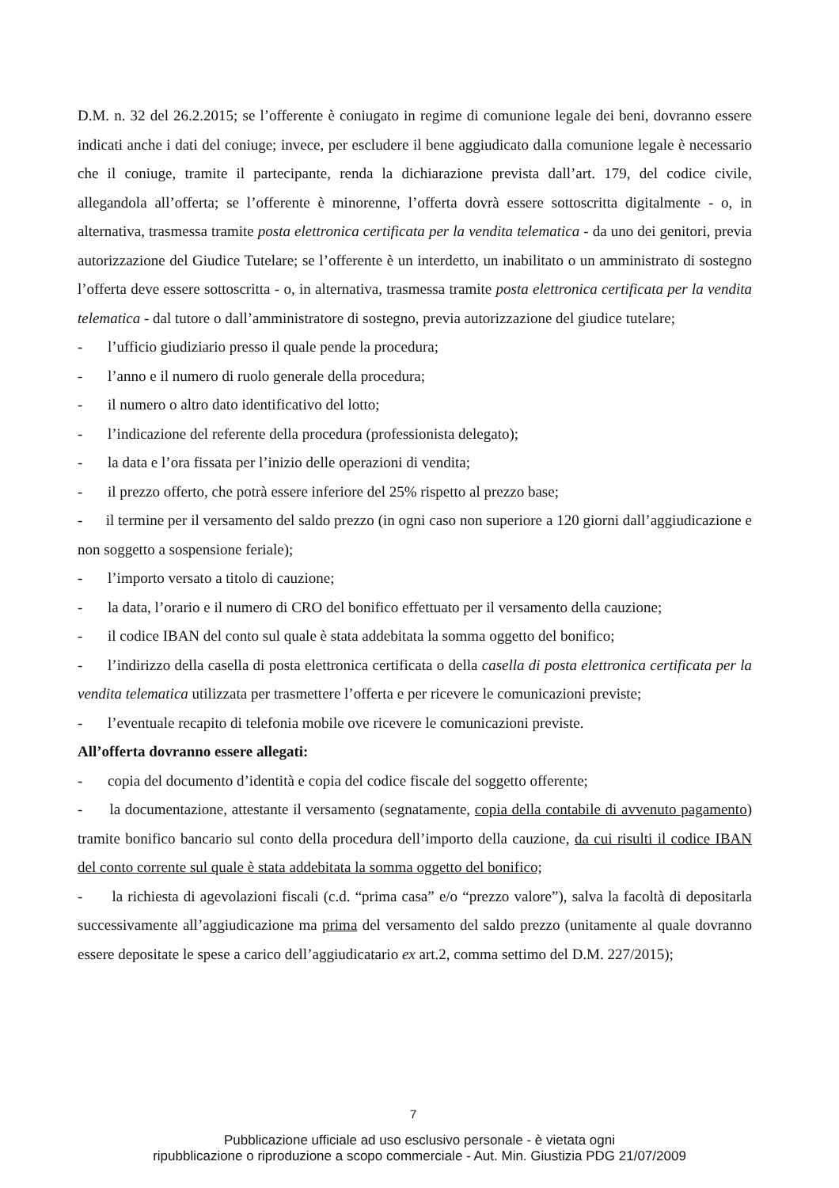D.M. n. 32 del 26.2.2015; se l’offerente è coniugato in regime di comunione legale dei beni, dovranno essere indicati anche i dati del coniuge; invece, per escludere il bene aggiudicato dalla comunione legale è necessario che il coniuge, tramite il partecipante, renda la dichiarazione prevista dall’art. 179, del codice civile, allegandola all’offerta; se l’offerente è minorenne, l’offerta dovrà essere sottoscritta digitalmente - o, in alternativa, trasmessa tramite posta elettronica certificata per la vendita telematica - da uno dei genitori, previa autorizzazione del Giudice Tutelare; se l’offerente è un interdetto, un inabilitato o un amministrato di sostegno l’offerta deve essere sottoscritta - o, in alternativa, trasmessa tramite posta elettronica certificata per la vendita telematica - dal tutore o dall’amministratore di sostegno, previa autorizzazione del giudice tutelare;
- l’ufficio giudiziario presso il quale pende la procedura;
- l’anno e il numero di ruolo generale della procedura;
- il numero o altro dato identificativo del lotto;
- l’indicazione del referente della procedura (professionista delegato);
- la data e l’ora fissata per l’inizio delle operazioni di vendita;
- il prezzo offerto, che potrà essere inferiore del 25% rispetto al prezzo base;
- il termine per il versamento del saldo prezzo (in ogni caso non superiore a 120 giorni dall’aggiudicazione e non soggetto a sospensione feriale);
- l’importo versato a titolo di cauzione;
- la data, l’orario e il numero di CRO del bonifico effettuato per il versamento della cauzione;
- il codice IBAN del conto sul quale è stata addebitata la somma oggetto del bonifico;
- l’indirizzo della casella di posta elettronica certificata o della casella di posta elettronica certificata per la vendita telematica utilizzata per trasmettere l’offerta e per ricevere le comunicazioni previste;
- l’eventuale recapito di telefonia mobile ove ricevere le comunicazioni previste.
All’offerta dovranno essere allegati:
- copia del documento d’identità e copia del codice fiscale del soggetto offerente;
- la documentazione, attestante il versamento (segnatamente, copia della contabile di avvenuto pagamento) tramite bonifico bancario sul conto della procedura dell’importo della cauzione, da cui risulti il codice IBAN del conto corrente sul quale è stata addebitata la somma oggetto del bonifico;
- la richiesta di agevolazioni fiscali (c.d. “prima casa” e/o “prezzo valore”), salva la facoltà di depositarla successivamente all’aggiudicazione ma prima del versamento del saldo prezzo (unitamente al quale dovranno essere depositate le spese a carico dell’aggiudicatario ex art.2, comma settimo del D.M. 227/2015);
7
Pubblicazione ufficiale ad uso esclusivo personale - è vietata ogni
ripubblicazione o riproduzione a scopo commerciale - Aut. Min. Giustizia PDG 21/07/2009